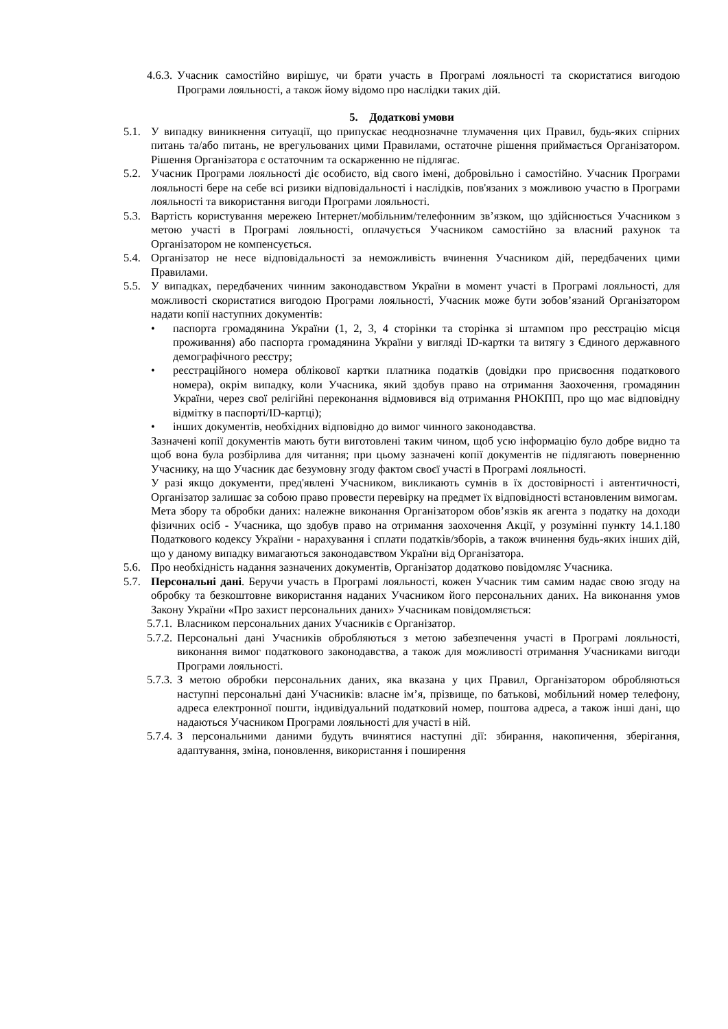4.6.3. Учасник самостійно вирішує, чи брати участь в Програмі лояльності та скористатися вигодою Програми лояльності, а також йому відомо про наслідки таких дій.
5. Додаткові умови
5.1. У випадку виникнення ситуації, що припускає неоднозначне тлумачення цих Правил, будь-яких спірних питань та/або питань, не врегульованих цими Правилами, остаточне рішення приймається Організатором. Рішення Організатора є остаточним та оскарженню не підлягає.
5.2. Учасник Програми лояльності діє особисто, від свого імені, добровільно і самостійно. Учасник Програми лояльності бере на себе всі ризики відповідальності і наслідків, пов'язаних з можливою участю в Програми лояльності та використання вигоди Програми лояльності.
5.3. Вартість користування мережею Інтернет/мобільним/телефонним зв’язком, що здійснюється Учасником з метою участі в Програмі лояльності, оплачується Учасником самостійно за власний рахунок та Організатором не компенсується.
5.4. Організатор не несе відповідальності за неможливість вчинення Учасником дій, передбачених цими Правилами.
5.5. У випадках, передбачених чинним законодавством України в момент участі в Програмі лояльності, для можливості скористатися вигодою Програми лояльності, Учасник може бути зобов’язаний Організатором надати копії наступних документів:
• паспорта громадянина України (1, 2, 3, 4 сторінки та сторінка зі штампом про реєстрацію місця проживання) або паспорта громадянина України у вигляді ID-картки та витягу з Єдиного державного демографічного реєстру;
• реєстраційного номера облікової картки платника податків (довідки про присвоєння податкового номера), окрім випадку, коли Учасника, який здобув право на отримання Заохочення, громадянин України, через свої релігійні переконання відмовився від отримання РНОКПП, про що має відповідну відмітку в паспорті/ID-картці);
• інших документів, необхідних відповідно до вимог чинного законодавства.
Зазначені копії документів мають бути виготовлені таким чином, щоб усю інформацію було добре видно та щоб вона була розбірлива для читання; при цьому зазначені копії документів не підлягають поверненню Учаснику, на що Учасник дає безумовну згоду фактом своєї участі в Програмі лояльності.
У разі якщо документи, пред'явлені Учасником, викликають сумнів в їх достовірності і автентичності, Організатор залишає за собою право провести перевірку на предмет їх відповідності встановленим вимогам.
Мета збору та обробки даних: належне виконання Організатором обов’язків як агента з податку на доходи фізичних осіб - Учасника, що здобув право на отримання заохочення Акції, у розумінні пункту 14.1.180 Податкового кодексу України - нарахування і сплати податків/зборів, а також вчинення будь-яких інших дій, що у даному випадку вимагаються законодавством України від Організатора.
5.6. Про необхідність надання зазначених документів, Організатор додатково повідомляє Учасника.
5.7. Персональні дані. Беручи участь в Програмі лояльності, кожен Учасник тим самим надає свою згоду на обробку та безкоштовне використання наданих Учасником його персональних даних. На виконання умов Закону України «Про захист персональних даних» Учасникам повідомляється:
5.7.1. Власником персональних даних Учасників є Організатор.
5.7.2. Персональні дані Учасників обробляються з метою забезпечення участі в Програмі лояльності, виконання вимог податкового законодавства, а також для можливості отримання Учасниками вигоди Програми лояльності.
5.7.3. З метою обробки персональних даних, яка вказана у цих Правил, Організатором обробляються наступні персональні дані Учасників: власне ім’я, прізвище, по батькові, мобільний номер телефону, адреса електронної пошти, індивідуальний податковий номер, поштова адреса, а також інші дані, що надаються Учасником Програми лояльності для участі в ній.
5.7.4. З персональними даними будуть вчинятися наступні дії: збирання, накопичення, зберігання, адаптування, зміна, поновлення, використання і поширення